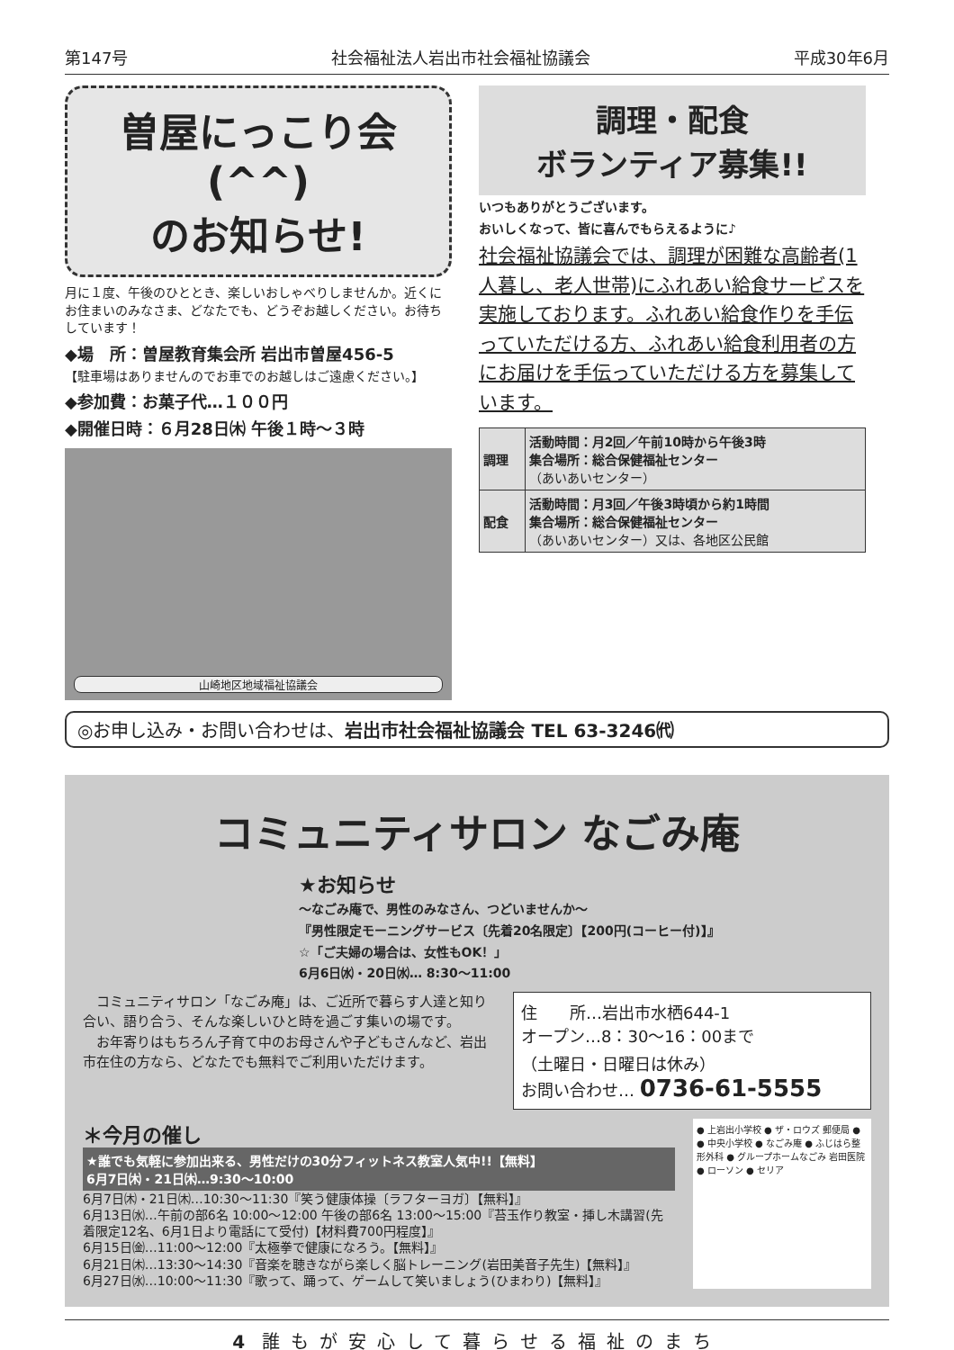第147号 社会福祉法人岩出市社会福祉協議会 平成30年6月
曽屋にっこり会(^^)
のお知らせ!
月に１度、午後のひととき、楽しいおしゃべりしませんか。近くにお住まいのみなさま、どなたでも、どうぞお越しください。お待ちしています！
◆場　所：曽屋教育集会所 岩出市曽屋456-5
【駐車場はありませんのでお車でのお越しはご遠慮ください。】
◆参加費：お菓子代…１００円
◆開催日時：６月28日㈭ 午後１時～３時
山崎地区地域福祉協議会
調理・配食
ボランティア募集!!
いつもありがとうございます。
おいしくなって、皆に喜んでもらえるように♪
社会福祉協議会では、調理が困難な高齢者(1人暮し、老人世帯)にふれあい給食サービスを実施しております。ふれあい給食作りを手伝っていただける方、ふれあい給食利用者の方にお届けを手伝っていただける方を募集しています。
| 調理 | 活動時間：月2回／午前10時から午後3時 集合場所：総合保健福祉センター （あいあいセンター） |
| 配食 | 活動時間：月3回／午後3時頃から約1時間 集合場所：総合保健福祉センター （あいあいセンター）又は、各地区公民館 |
◎お申し込み・お問い合わせは、岩出市社会福祉協議会 TEL 63-3246㈹
コミュニティサロン なごみ庵
★お知らせ
～なごみ庵で、男性のみなさん、つどいませんか～
『男性限定モーニングサービス〔先着20名限定〕【200円(コーヒー付)】』
☆「ご夫婦の場合は、女性もOK！」
6月6日㈬・20日㈬… 8:30～11:00
　コミュニティサロン「なごみ庵」は、ご近所で暮らす人達と知り合い、語り合う、そんな楽しいひと時を過ごす集いの場です。
　お年寄りはもちろん子育て中のお母さんや子どもさんなど、岩出市在住の方なら、どなたでも無料でご利用いただけます。
住　　所…岩出市水栖644-1
オープン…8：30～16：00まで
（土曜日・日曜日は休み）
お問い合わせ… 0736-61-5555
＊今月の催し
★誰でも気軽に参加出来る、男性だけの30分フィットネス教室人気中!!【無料】
6月7日㈭・21日㈭…9:30～10:00
6月7日㈭・21日㈭…10:30～11:30『笑う健康体操〔ラフターヨガ〕【無料】』
6月13日㈬…午前の部6名 10:00～12:00 午後の部6名 13:00～15:00『苔玉作り教室・挿し木講習(先着限定12名、6月1日より電話にて受付)【材料費700円程度】』
6月15日㈮…11:00～12:00『太極拳で健康になろう。【無料】』
6月21日㈭…13:30～14:30『音楽を聴きながら楽しく脳トレーニング(岩田美音子先生)【無料】』
6月27日㈬…10:00～11:30『歌って、踊って、ゲームして笑いましょう(ひまわり)【無料】』
● 上岩出小学校 ● ザ・ロウズ 郵便局 ● ● 中央小学校 ● なごみ庵 ● ふじはら整形外科 ● グループホームなごみ 岩田医院 ● ローソン ● セリア
4 誰もが安心して暮らせる福祉のまち